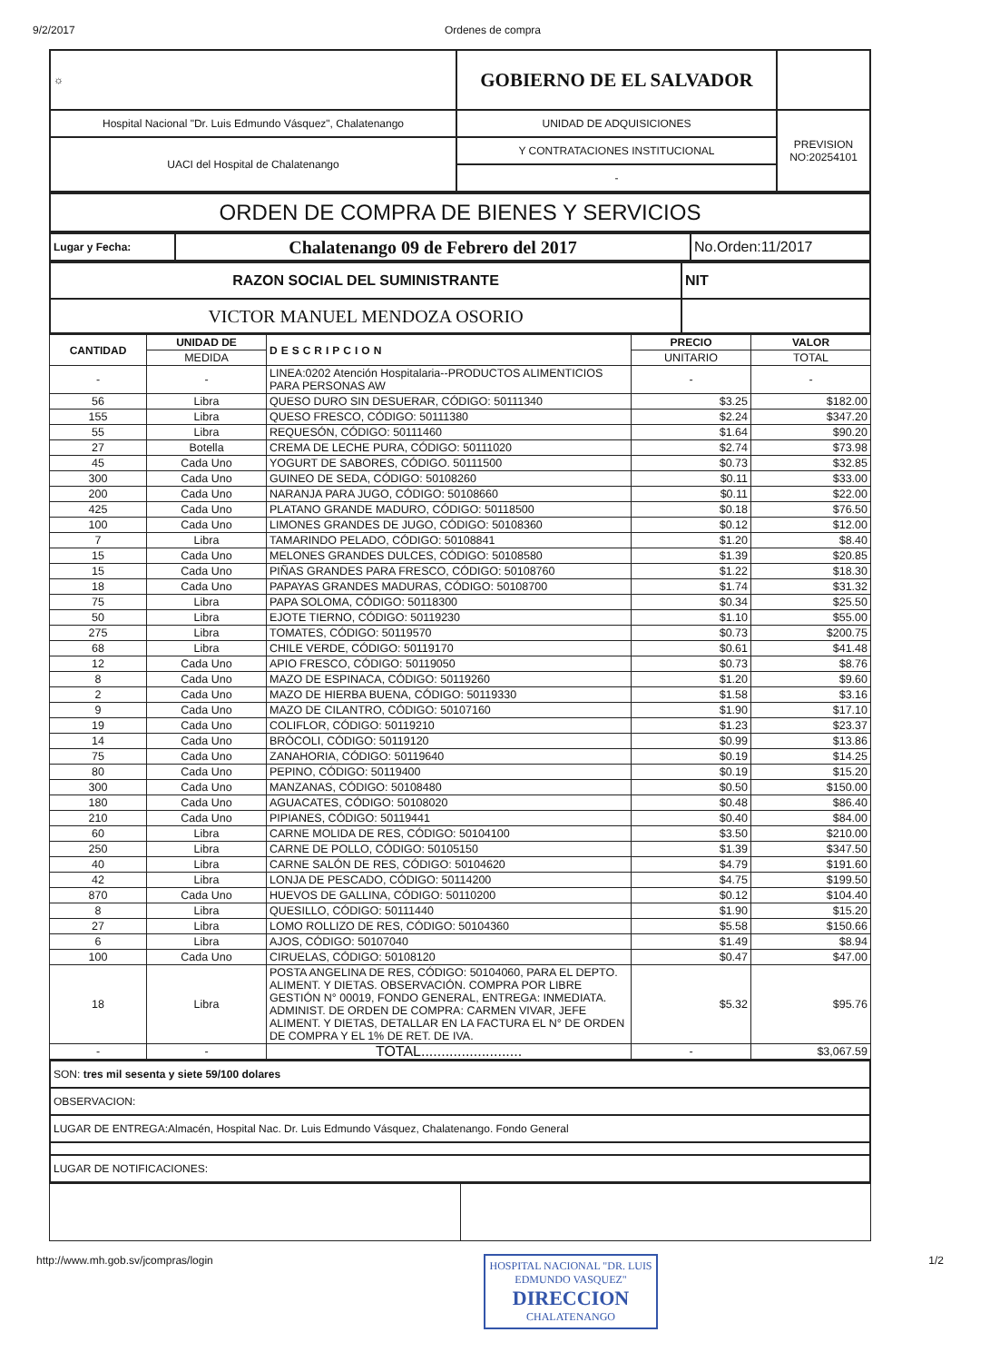9/2/2017 Ordenes de compra
| ☼ | GOBIERNO DE EL SALVADOR | |
| Hospital Nacional "Dr. Luis Edmundo Vásquez", Chalatenango | UNIDAD DE ADQUISICIONES | PREVISION NO:20254101 |
| UACI del Hospital de Chalatenango | Y CONTRATACIONES INSTITUCIONAL | |
| | - | |
| ORDEN DE COMPRA DE BIENES Y SERVICIOS |
| Lugar y Fecha: | Chalatenango 09 de Febrero del 2017 | No.Orden:11/2017 |
| RAZON SOCIAL DEL SUMINISTRANTE | NIT |
| VICTOR MANUEL MENDOZA OSORIO | |
| CANTIDAD | UNIDAD DE | DESCRIPCION | PRECIO | VALOR |
| --- | --- | --- | --- | --- |
| | MEDIDA | | UNITARIO | TOTAL |
| - | - | LINEA:0202 Atención Hospitalaria--PRODUCTOS ALIMENTICIOS PARA PERSONAS AW | - | - |
| 56 | Libra | QUESO DURO SIN DESUERAR, CÓDIGO: 50111340 | $3.25 | $182.00 |
| 155 | Libra | QUESO FRESCO, CÓDIGO: 50111380 | $2.24 | $347.20 |
| 55 | Libra | REQUESÓN, CÓDIGO: 50111460 | $1.64 | $90.20 |
| 27 | Botella | CREMA DE LECHE PURA, CÓDIGO: 50111020 | $2.74 | $73.98 |
| 45 | Cada Uno | YOGURT DE SABORES, CÓDIGO. 50111500 | $0.73 | $32.85 |
| 300 | Cada Uno | GUINEO DE SEDA, CÓDIGO: 50108260 | $0.11 | $33.00 |
| 200 | Cada Uno | NARANJA PARA JUGO, CÓDIGO: 50108660 | $0.11 | $22.00 |
| 425 | Cada Uno | PLATANO GRANDE MADURO, CÓDIGO: 50118500 | $0.18 | $76.50 |
| 100 | Cada Uno | LIMONES GRANDES DE JUGO, CÓDIGO: 50108360 | $0.12 | $12.00 |
| 7 | Libra | TAMARINDO PELADO, CÓDIGO: 50108841 | $1.20 | $8.40 |
| 15 | Cada Uno | MELONES GRANDES DULCES, CÓDIGO: 50108580 | $1.39 | $20.85 |
| 15 | Cada Uno | PIÑAS GRANDES PARA FRESCO, CÓDIGO: 50108760 | $1.22 | $18.30 |
| 18 | Cada Uno | PAPAYAS GRANDES MADURAS, CÓDIGO: 50108700 | $1.74 | $31.32 |
| 75 | Libra | PAPA SOLOMA, CÓDIGO: 50118300 | $0.34 | $25.50 |
| 50 | Libra | EJOTE TIERNO, CÓDIGO: 50119230 | $1.10 | $55.00 |
| 275 | Libra | TOMATES, CÓDIGO: 50119570 | $0.73 | $200.75 |
| 68 | Libra | CHILE VERDE, CÓDIGO: 50119170 | $0.61 | $41.48 |
| 12 | Cada Uno | APIO FRESCO, CÓDIGO: 50119050 | $0.73 | $8.76 |
| 8 | Cada Uno | MAZO DE ESPINACA, CÓDIGO: 50119260 | $1.20 | $9.60 |
| 2 | Cada Uno | MAZO DE HIERBA BUENA, CÓDIGO: 50119330 | $1.58 | $3.16 |
| 9 | Cada Uno | MAZO DE CILANTRO, CÓDIGO: 50107160 | $1.90 | $17.10 |
| 19 | Cada Uno | COLIFLOR, CÓDIGO: 50119210 | $1.23 | $23.37 |
| 14 | Cada Uno | BRÓCOLI, CÓDIGO: 50119120 | $0.99 | $13.86 |
| 75 | Cada Uno | ZANAHORIA, CÓDIGO: 50119640 | $0.19 | $14.25 |
| 80 | Cada Uno | PEPINO, CÓDIGO: 50119400 | $0.19 | $15.20 |
| 300 | Cada Uno | MANZANAS, CÓDIGO: 50108480 | $0.50 | $150.00 |
| 180 | Cada Uno | AGUACATES, CÓDIGO: 50108020 | $0.48 | $86.40 |
| 210 | Cada Uno | PIPIANES, CÓDIGO: 50119441 | $0.40 | $84.00 |
| 60 | Libra | CARNE MOLIDA DE RES, CÓDIGO: 50104100 | $3.50 | $210.00 |
| 250 | Libra | CARNE DE POLLO, CÓDIGO: 50105150 | $1.39 | $347.50 |
| 40 | Libra | CARNE SALÓN DE RES, CÓDIGO: 50104620 | $4.79 | $191.60 |
| 42 | Libra | LONJA DE PESCADO, CÓDIGO: 50114200 | $4.75 | $199.50 |
| 870 | Cada Uno | HUEVOS DE GALLINA, CÓDIGO: 50110200 | $0.12 | $104.40 |
| 8 | Libra | QUESILLO, CÓDIGO: 50111440 | $1.90 | $15.20 |
| 27 | Libra | LOMO ROLLIZO DE RES, CÓDIGO: 50104360 | $5.58 | $150.66 |
| 6 | Libra | AJOS, CÓDIGO: 50107040 | $1.49 | $8.94 |
| 100 | Cada Uno | CIRUELAS, CÓDIGO: 50108120 | $0.47 | $47.00 |
| 18 | Libra | POSTA ANGELINA DE RES, CÓDIGO: 50104060, PARA EL DEPTO. ALIMENT. Y DIETAS. OBSERVACIÓN. COMPRA POR LIBRE GESTIÓN N° 00019, FONDO GENERAL, ENTREGA: INMEDIATA. ADMINIST. DE ORDEN DE COMPRA: CARMEN VIVAR, JEFE ALIMENT. Y DIETAS, DETALLAR EN LA FACTURA EL N° DE ORDEN DE COMPRA Y EL 1% DE RET. DE IVA. | $5.32 | $95.76 |
| - | - | TOTAL......................... | - | $3,067.59 |
| SON: tres mil sesenta y siete 59/100 dolares |
| OBSERVACION: |
| LUGAR DE ENTREGA:Almacén, Hospital Nac. Dr. Luis Edmundo Vásquez, Chalatenango. Fondo General |
| LUGAR DE NOTIFICACIONES: |
http://www.mh.gob.sv/jcompras/login
HOSPITAL NACIONAL "DR. LUIS EDMUNDO VASQUEZ"
DIRECCION
CHALATENANGO
1/2